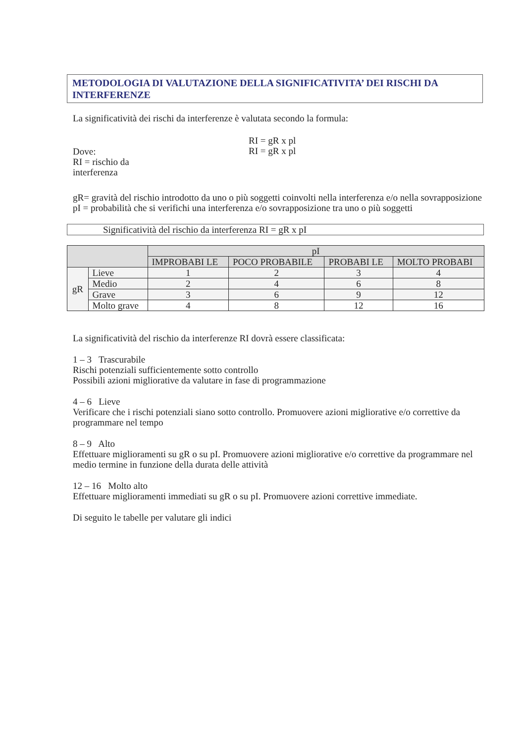METODOLOGIA DI VALUTAZIONE DELLA SIGNIFICATIVITA’ DEI RISCHI DA INTERFERENZE
La significatività dei rischi da interferenze è valutata secondo la formula:
Dove:
RI = rischio da
interferenza
RI = gR x pl
RI = gR x pl
gR= gravità del rischio introdotto da uno o più soggetti coinvolti nella interferenza e/o nella sovrapposizione
pI = probabilità che si verifichi una interferenza e/o sovrapposizione tra uno o più soggetti
Significatività del rischio da interferenza RI = gR x pI
| | | pI | | | |
| --- | --- | --- | --- | --- | --- |
| | | IMPROBABI LE | POCO PROBABILE | PROBABI LE | MOLTO PROBABI |
| gR | Lieve | 1 | 2 | 3 | 4 |
| | Medio | 2 | 4 | 6 | 8 |
| | Grave | 3 | 6 | 9 | 12 |
| | Molto grave | 4 | 8 | 12 | 16 |
La significatività del rischio da interferenze RI dovrà essere classificata:
1 – 3 Trascurabile
Rischi potenziali sufficientemente sotto controllo
Possibili azioni migliorative da valutare in fase di programmazione
4 – 6 Lieve
Verificare che i rischi potenziali siano sotto controllo. Promuovere azioni migliorative e/o correttive da programmare nel tempo
8 – 9 Alto
Effettuare miglioramenti su gR o su pI. Promuovere azioni migliorative e/o correttive da programmare nel medio termine in funzione della durata delle attività
12 – 16 Molto alto
Effettuare miglioramenti immediati su gR o su pI. Promuovere azioni correttive immediate.
Di seguito le tabelle per valutare gli indici